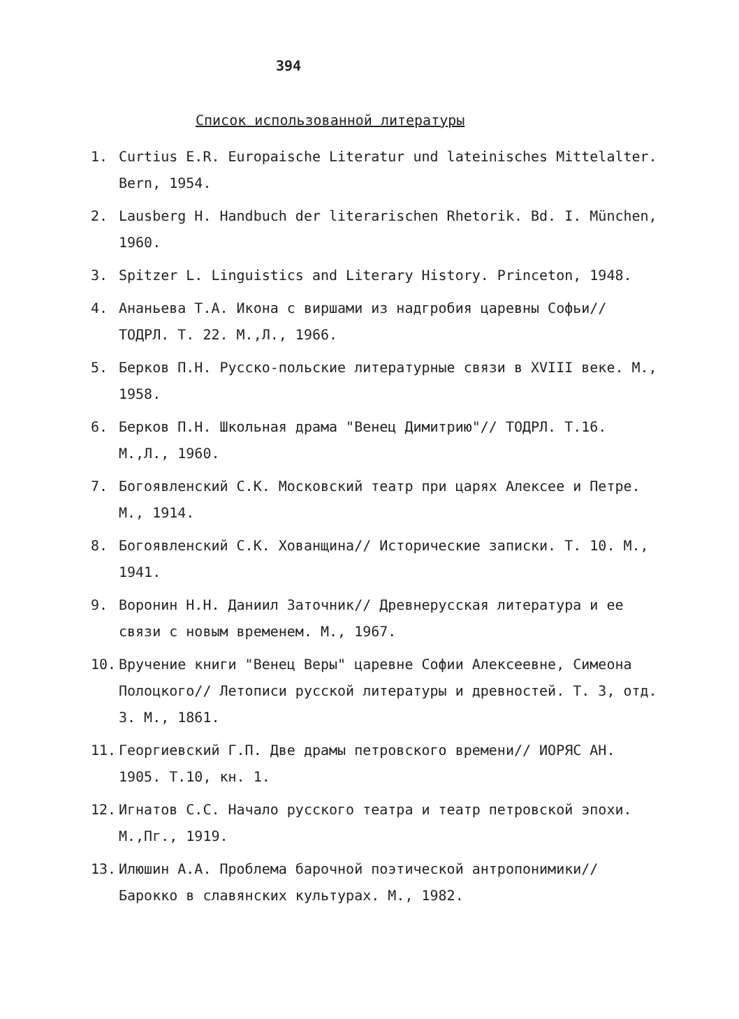394
Список использованной литературы
1. Curtius E.R. Europaische Literatur und lateinisches Mittelalter. Bern, 1954.
2. Lausberg H. Handbuch der literarischen Rhetorik. Bd. I. München, 1960.
3. Spitzer L. Linguistics and Literary History. Princeton, 1948.
4. Ананьева Т.А. Икона с виршами из надгробия царевны Софьи// ТОДРЛ. Т. 22. М.,Л., 1966.
5. Берков П.Н. Русско-польские литературные связи в XVIII веке. М., 1958.
6. Берков П.Н. Школьная драма "Венец Димитрию"// ТОДРЛ. Т.16. М.,Л., 1960.
7. Богоявленский С.К. Московский театр при царях Алексее и Петре. М., 1914.
8. Богоявленский С.К. Хованщина// Исторические записки. Т. 10. М., 1941.
9. Воронин Н.Н. Даниил Заточник// Древнерусская литература и ее связи с новым временем. М., 1967.
10. Вручение книги "Венец Веры" царевне Софии Алексеевне, Симеона Полоцкого// Летописи русской литературы и древностей. Т. 3, отд. 3. М., 1861.
11. Георгиевский Г.П. Две драмы петровского времени// ИОРЯС АН. 1905. Т.10, кн. 1.
12. Игнатов С.С. Начало русского театра и театр петровской эпохи. М.,Пг., 1919.
13. Илюшин А.А. Проблема барочной поэтической антропонимики// Барокко в славянских культурах. М., 1982.